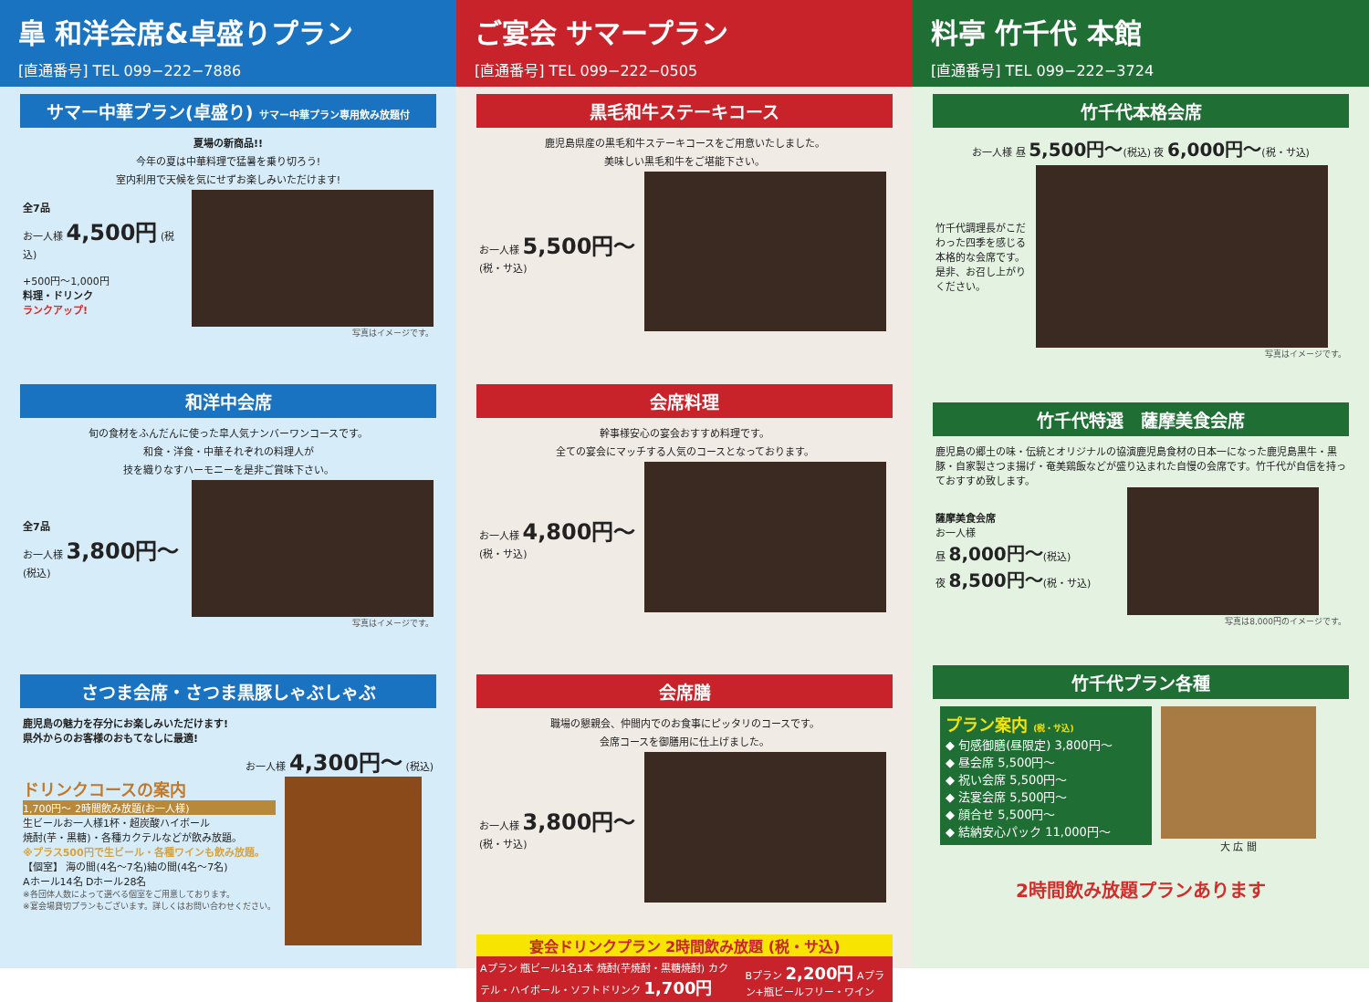皐 和洋会席&卓盛りプラン
[直通番号] TEL 099−222−7886
サマー中華プラン(卓盛り) サマー中華プラン専用飲み放題付
夏場の新商品!!
今年の夏は中華料理で猛暑を乗り切ろう!
室内利用で天候を気にせずお楽しみいただけます!
全7品
お一人様 4,500円 (税込)
+500円〜1,000円
料理・ドリンク
ランクアップ!
写真はイメージです。
和洋中会席
旬の食材をふんだんに使った皐人気ナンバーワンコースです。
和食・洋食・中華それぞれの料理人が
技を織りなすハーモニーを是非ご賞味下さい。
全7品
お一人様 3,800円〜 (税込)
写真はイメージです。
さつま会席・さつま黒豚しゃぶしゃぶ
鹿児島の魅力を存分にお楽しみいただけます!
県外からのお客様のおもてなしに最適!
お一人様 4,300円〜 (税込)
ドリンクコースの案内
1,700円〜 2時間飲み放題(お一人様)
生ビールお一人様1杯・超炭酸ハイボール
焼酎(芋・黒糖)・各種カクテルなどが飲み放題。
※プラス500円で生ビール・各種ワインも飲み放題。
【個室】 海の間(4名〜7名)紬の間(4名〜7名)
Aホール14名 Dホール28名
※各団体人数によって選べる個室をご用意しております。
※宴会場貸切プランもございます。詳しくはお問い合わせください。
ご宴会 サマープラン
[直通番号] TEL 099−222−0505
黒毛和牛ステーキコース
鹿児島県産の黒毛和牛ステーキコースをご用意いたしました。
美味しい黒毛和牛をご堪能下さい。
お一人様 5,500円〜
(税・サ込)
会席料理
幹事様安心の宴会おすすめ料理です。
全ての宴会にマッチする人気のコースとなっております。
お一人様 4,800円〜
(税・サ込)
会席膳
職場の懇親会、仲間内でのお食事にピッタリのコースです。
会席コースを御膳用に仕上げました。
お一人様 3,800円〜
(税・サ込)
宴会ドリンクプラン 2時間飲み放題 (税・サ込)
Aプラン 瓶ビール1名1本 焼酎(芋焼酎・黒糖焼酎) カクテル・ハイボール・ソフトドリンク 1,700円
Bプラン 2,200円 Aプラン+瓶ビールフリー・ワイン
料亭 竹千代 本館
[直通番号] TEL 099−222−3724
竹千代本格会席
お一人様 昼 5,500円〜(税込) 夜 6,000円〜(税・サ込)
竹千代調理長がこだわった四季を感じる本格的な会席です。是非、お召し上がりください。
写真はイメージです。
竹千代特選　薩摩美食会席
鹿児島の郷土の味・伝統とオリジナルの協演鹿児島食材の日本一になった鹿児島黒牛・黒豚・自家製さつま揚げ・奄美鶏飯などが盛り込まれた自慢の会席です。竹千代が自信を持っておすすめ致します。
薩摩美食会席
お一人様
昼 8,000円〜(税込)
夜 8,500円〜(税・サ込)
写真は8,000円のイメージです。
竹千代プラン各種
プラン案内 (税・サ込)
◆ 旬感御膳(昼限定) 3,800円〜
◆ 昼会席 5,500円〜
◆ 祝い会席 5,500円〜
◆ 法宴会席 5,500円〜
◆ 顔合せ 5,500円〜
◆ 結納安心パック 11,000円〜
大 広 間
2時間飲み放題プランあります